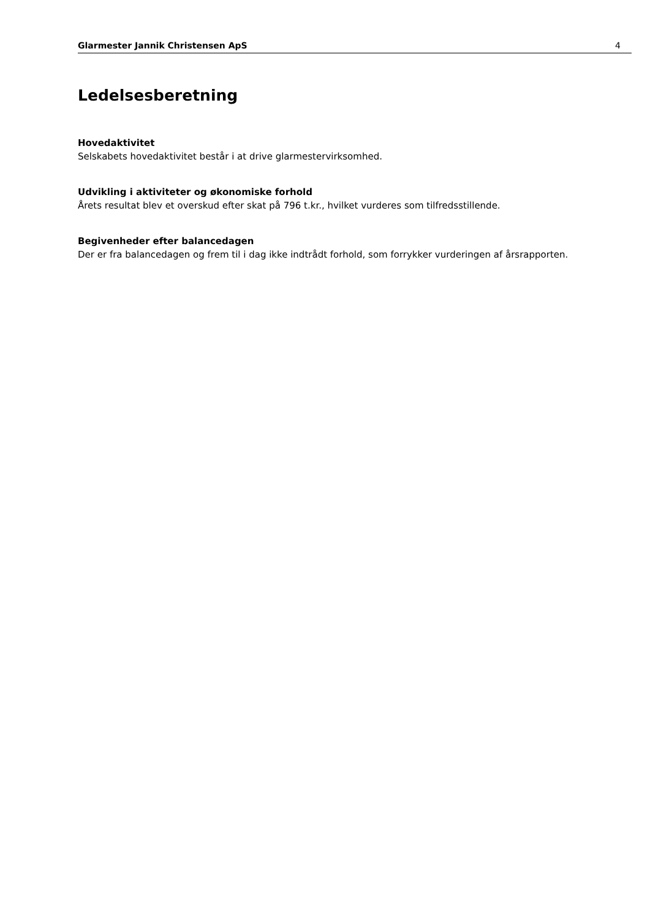Glarmester Jannik Christensen ApS 4
Ledelsesberetning
Hovedaktivitet
Selskabets hovedaktivitet består i at drive glarmestervirksomhed.
Udvikling i aktiviteter og økonomiske forhold
Årets resultat blev et overskud efter skat på 796 t.kr., hvilket vurderes som tilfredsstillende.
Begivenheder efter balancedagen
Der er fra balancedagen og frem til i dag ikke indtrådt forhold, som forrykker vurderingen af årsrapporten.